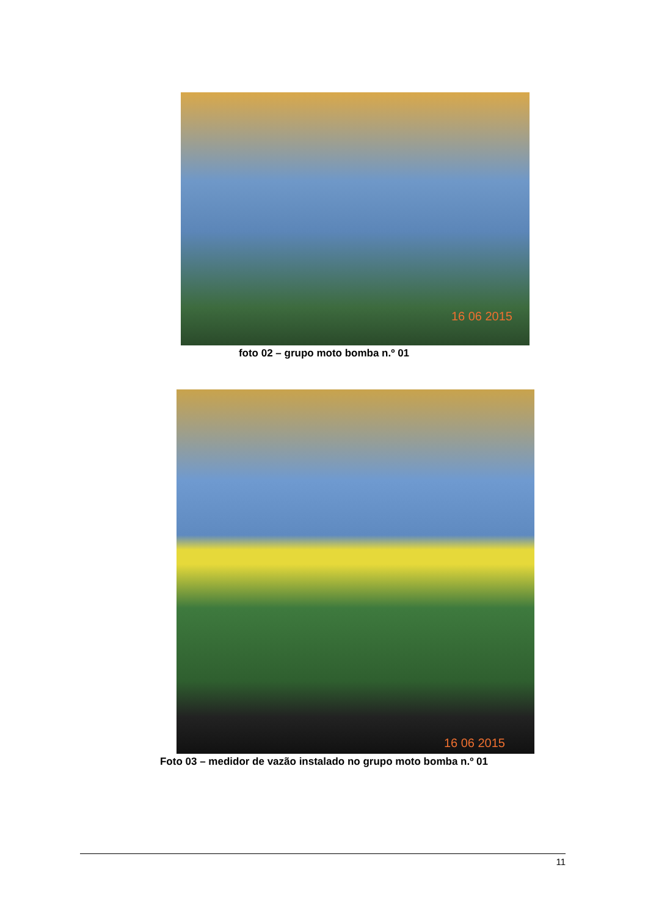16 06 2015
foto 02 – grupo moto bomba n.º 01
16 06 2015
Foto 03 – medidor de vazão instalado no grupo moto bomba n.º 01
11